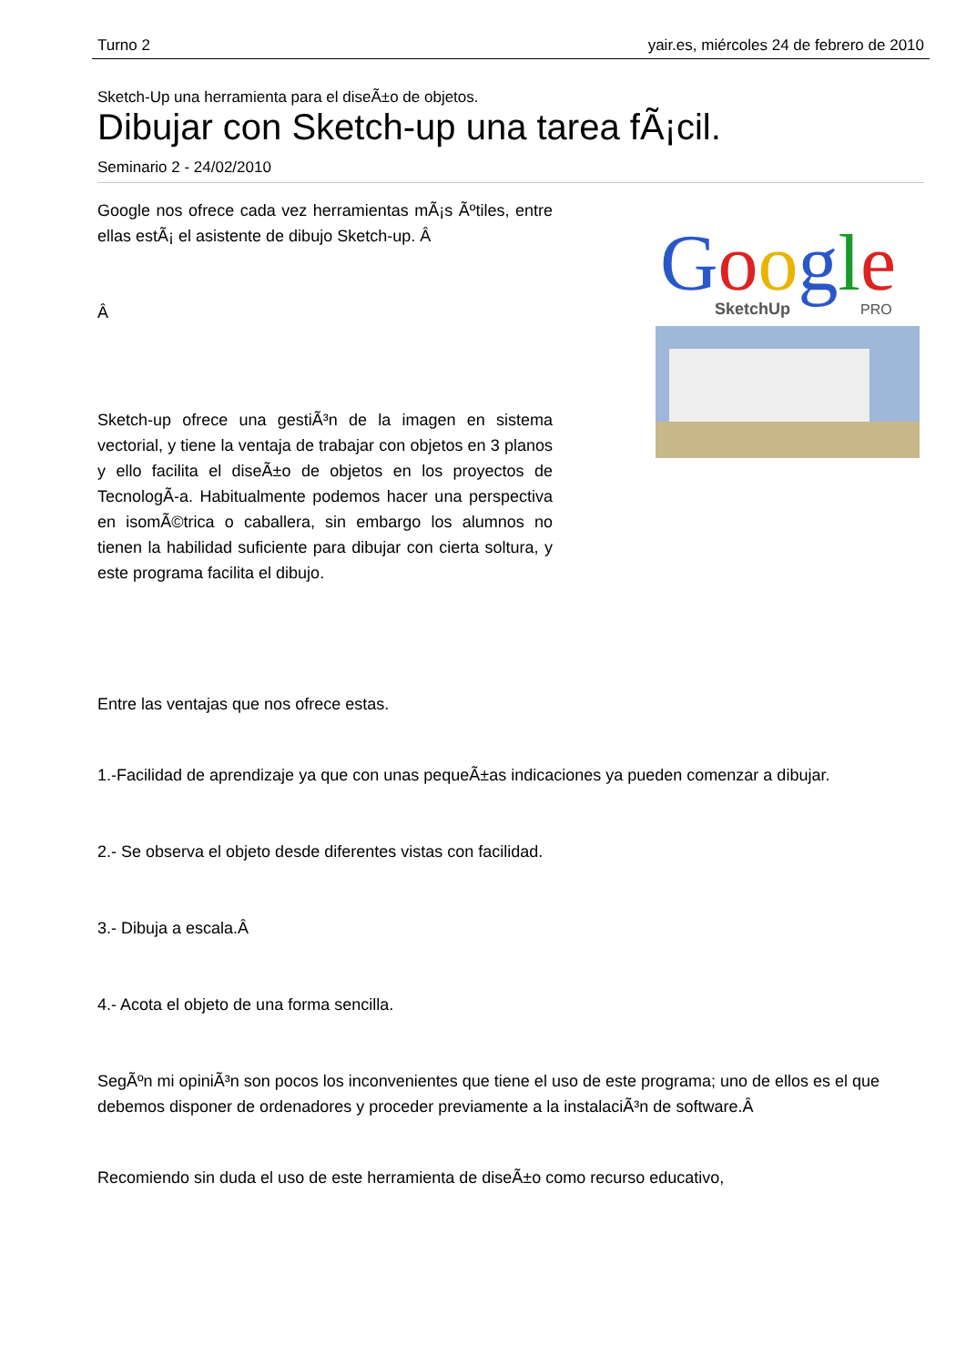Turno 2 yair.es, miércoles 24 de febrero de 2010
Sketch-Up una herramienta para el diseÃ±o de objetos.
Dibujar con Sketch-up una tarea fÃ¡cil.
Seminario 2 - 24/02/2010
Google nos ofrece cada vez herramientas mÃ¡s Ãºtiles, entre ellas estÃ¡ el asistente de dibujo Sketch-up. Â
Â
Sketch-up ofrece una gestiÃ³n de la imagen en sistema vectorial, y tiene la ventaja de trabajar con objetos en 3 planos y ello facilita el diseÃ±o de objetos en los proyectos de TecnologÃ-a. Habitualmente podemos hacer una perspectiva en isomÃ©trica o caballera, sin embargo los alumnos no tienen la habilidad suficiente para dibujar con cierta soltura, y este programa facilita el dibujo.
Google
SketchUp
PRO
Entre las ventajas que nos ofrece estas.
1.-Facilidad de aprendizaje ya que con unas pequeÃ±as indicaciones ya pueden comenzar a dibujar.
2.- Se observa el objeto desde diferentes vistas con facilidad.
3.- Dibuja a escala.Â
4.- Acota el objeto de una forma sencilla.
SegÃºn mi opiniÃ³n son pocos los inconvenientes que tiene el uso de este programa; uno de ellos es el que debemos disponer de ordenadores y proceder previamente a la instalaciÃ³n de software.Â
Recomiendo sin duda el uso de este herramienta de diseÃ±o como recurso educativo,